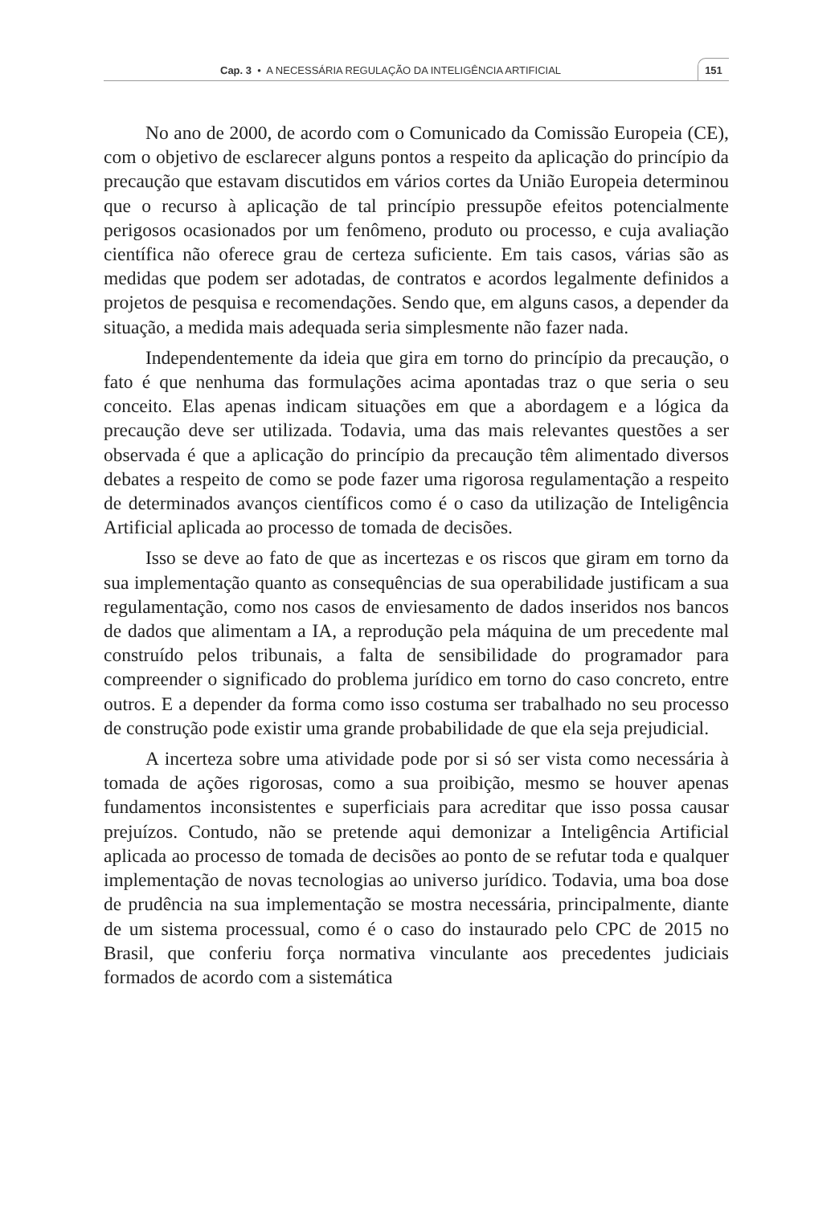Cap. 3 • A NECESSÁRIA REGULAÇÃO DA INTELIGÊNCIA ARTIFICIAL
151
No ano de 2000, de acordo com o Comunicado da Comissão Europeia (CE), com o objetivo de esclarecer alguns pontos a respeito da aplicação do princípio da precaução que estavam discutidos em vários cortes da União Europeia determinou que o recurso à aplicação de tal princípio pressupõe efeitos potencialmente perigosos ocasionados por um fenômeno, produto ou processo, e cuja avaliação científica não oferece grau de certeza suficiente. Em tais casos, várias são as medidas que podem ser adotadas, de contratos e acordos legalmente definidos a projetos de pesquisa e recomendações. Sendo que, em alguns casos, a depender da situação, a medida mais adequada seria simplesmente não fazer nada.
Independentemente da ideia que gira em torno do princípio da precaução, o fato é que nenhuma das formulações acima apontadas traz o que seria o seu conceito. Elas apenas indicam situações em que a abordagem e a lógica da precaução deve ser utilizada. Todavia, uma das mais relevantes questões a ser observada é que a aplicação do princípio da precaução têm alimentado diversos debates a respeito de como se pode fazer uma rigorosa regulamentação a respeito de determinados avanços científicos como é o caso da utilização de Inteligência Artificial aplicada ao processo de tomada de decisões.
Isso se deve ao fato de que as incertezas e os riscos que giram em torno da sua implementação quanto as consequências de sua operabilidade justificam a sua regulamentação, como nos casos de enviesamento de dados inseridos nos bancos de dados que alimentam a IA, a reprodução pela máquina de um precedente mal construído pelos tribunais, a falta de sensibilidade do programador para compreender o significado do problema jurídico em torno do caso concreto, entre outros. E a depender da forma como isso costuma ser trabalhado no seu processo de construção pode existir uma grande probabilidade de que ela seja prejudicial.
A incerteza sobre uma atividade pode por si só ser vista como necessária à tomada de ações rigorosas, como a sua proibição, mesmo se houver apenas fundamentos inconsistentes e superficiais para acreditar que isso possa causar prejuízos. Contudo, não se pretende aqui demonizar a Inteligência Artificial aplicada ao processo de tomada de decisões ao ponto de se refutar toda e qualquer implementação de novas tecnologias ao universo jurídico. Todavia, uma boa dose de prudência na sua implementação se mostra necessária, principalmente, diante de um sistema processual, como é o caso do instaurado pelo CPC de 2015 no Brasil, que conferiu força normativa vinculante aos precedentes judiciais formados de acordo com a sistemática